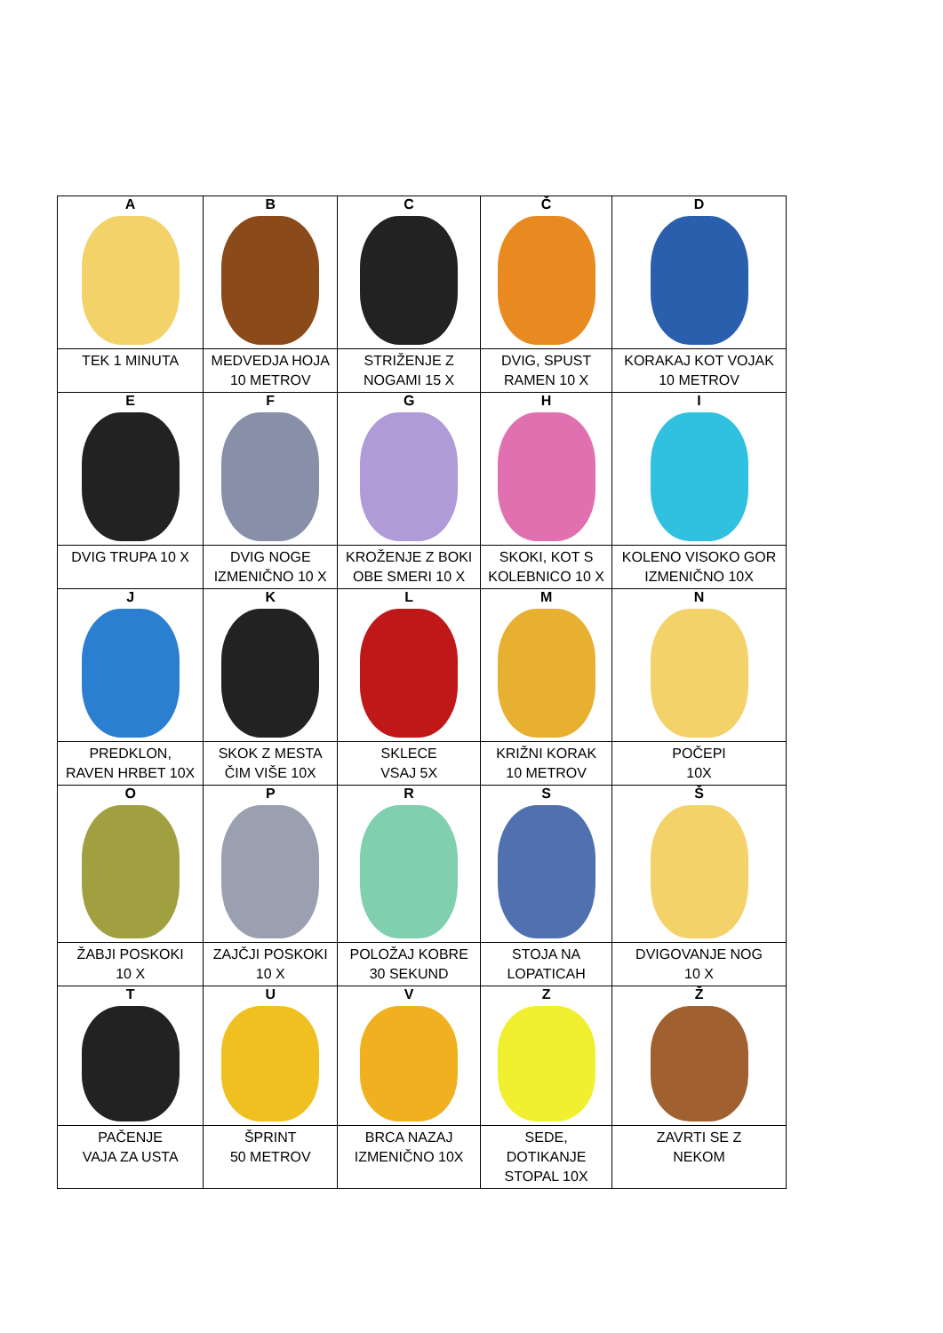| A | B | C | Č | D |
| TEK 1 MINUTA | MEDVEDJA HOJA 10 METROV | STRIŽENJE Z NOGAMI 15 X | DVIG, SPUST RAMEN 10 X | KORAKAJ KOT VOJAK 10 METROV |
| E | F | G | H | I |
| DVIG TRUPA 10 X | DVIG NOGE IZMENIČNO 10 X | KROŽENJE Z BOKI OBE SMERI 10 X | SKOKI, KOT S KOLEBNICO 10 X | KOLENO VISOKO GOR IZMENIČNO 10X |
| J | K | L | M | N |
| PREDKLON, RAVEN HRBET 10X | SKOK Z MESTA ČIM VIŠE 10X | SKLECE VSAJ 5X | KRIŽNI KORAK 10 METROV | POČEPI 10X |
| O | P | R | S | Š |
| ŽABJI POSKOKI 10 X | ZAJČJI POSKOKI 10 X | POLOŽAJ KOBRE 30 SEKUND | STOJA NA LOPATICAH | DVIGOVANJE NOG 10 X |
| T | U | V | Z | Ž |
| PAČENJE VAJA ZA USTA | ŠPRINT 50 METROV | BRCA NAZAJ IZMENIČNO 10X | SEDE, DOTIKANJE STOPAL 10X | ZAVRTI SE Z NEKOM |